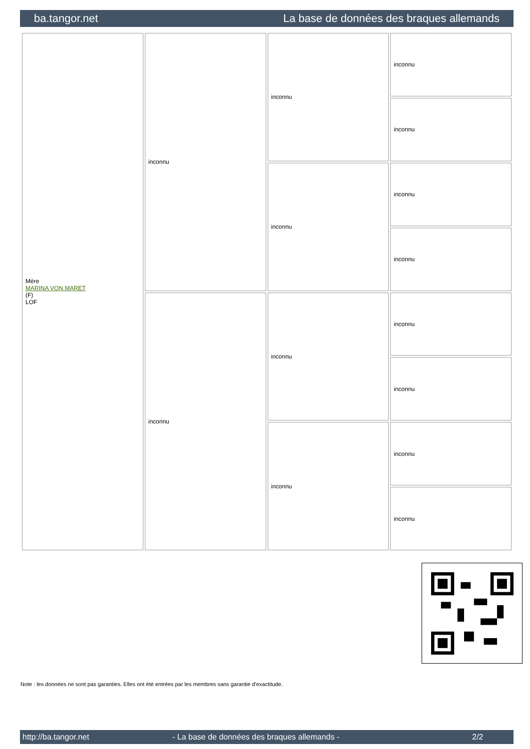ba.tangor.net La base de données des braques allemands
| Mère MARINA VON MARET (F) LOF | inconnu | inconnu | inconnu |
| | | | inconnu |
| | | inconnu | inconnu |
| | | | inconnu |
| | inconnu | inconnu | inconnu |
| | | | inconnu |
| | | inconnu | inconnu |
| | | | inconnu |
Note : les données ne sont pas garanties. Elles ont été entrées par les membres sans garantie d'exactitude.
http://ba.tangor.net - La base de données des braques allemands - 2/2